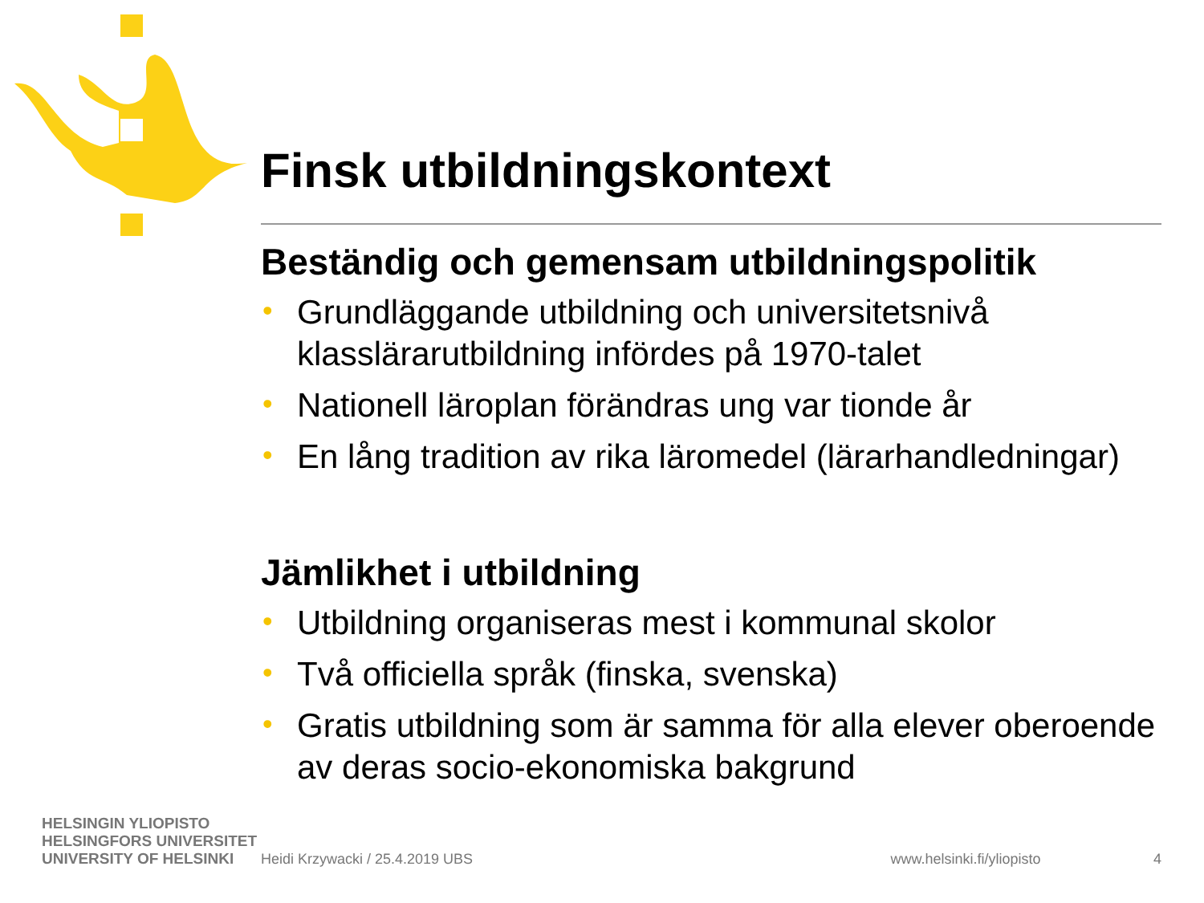Finsk utbildningskontext
Beständig och gemensam utbildningspolitik
• Grundläggande utbildning och universitetsnivå klasslärarutbildning infördes på 1970-talet
• Nationell läroplan förändras ung var tionde år
• En lång tradition av rika läromedel (lärarhandledningar)
Jämlikhet i utbildning
• Utbildning organiseras mest i kommunal skolor
• Två officiella språk (finska, svenska)
• Gratis utbildning som är samma för alla elever oberoende av deras socio-ekonomiska bakgrund
HELSINGIN YLIOPISTO
HELSINGFORS UNIVERSITET
UNIVERSITY OF HELSINKI
Heidi Krzywacki / 25.4.2019 UBS www.helsinki.fi/yliopisto 4